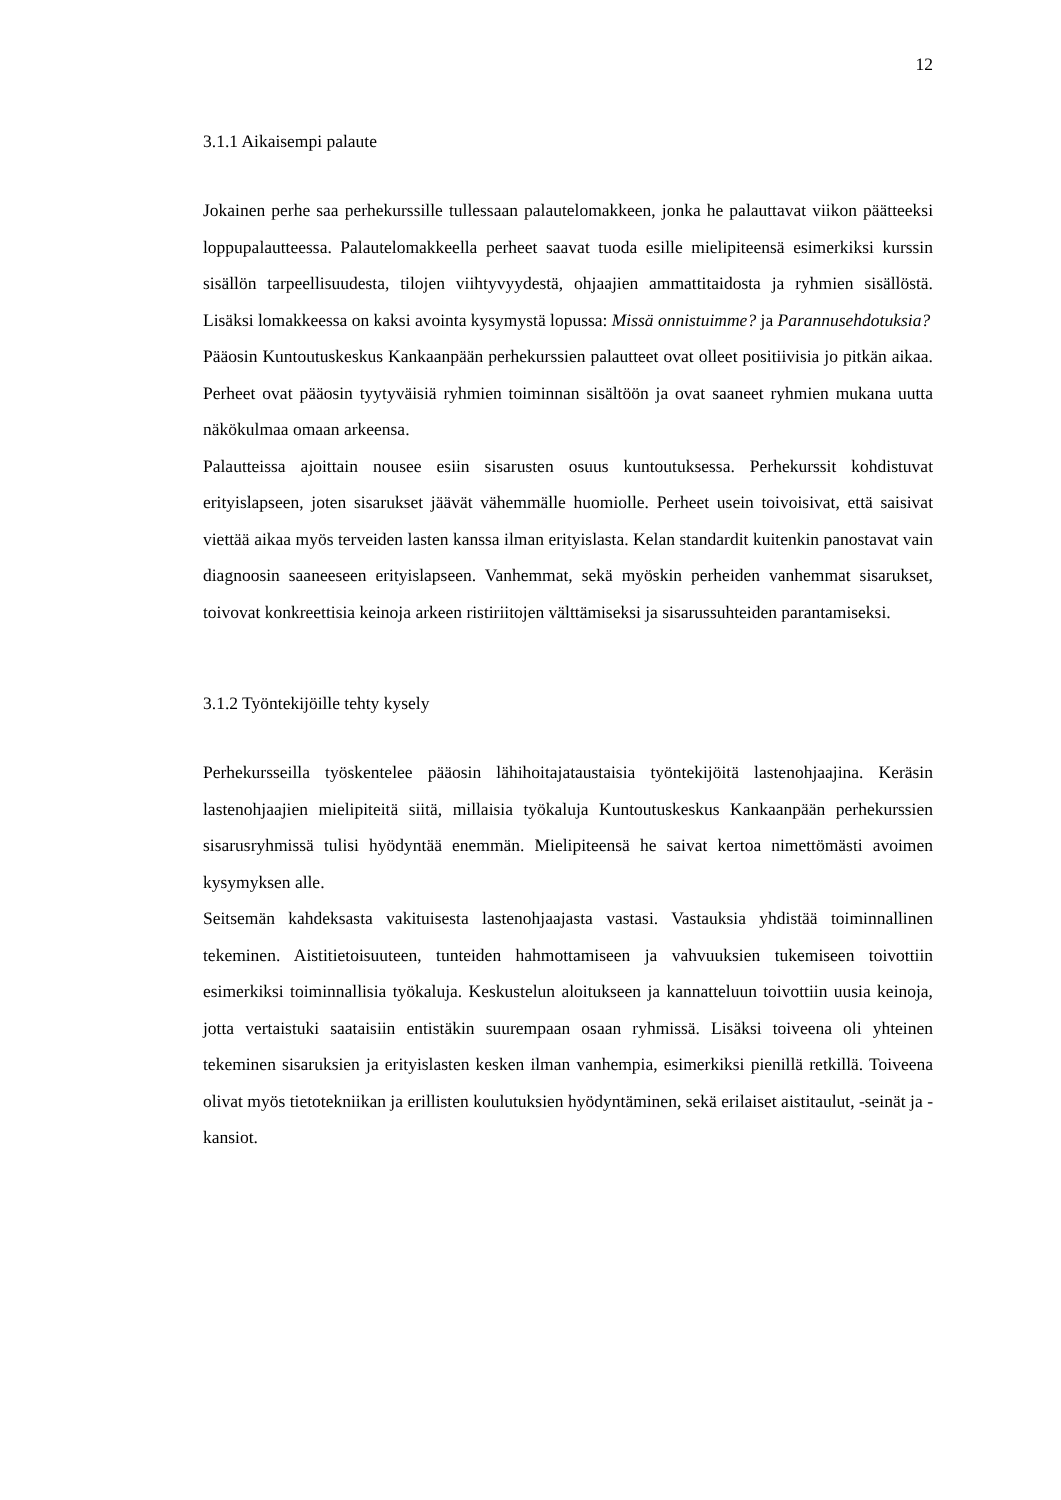12
3.1.1 Aikaisempi palaute
Jokainen perhe saa perhekurssille tullessaan palautelomakkeen, jonka he palauttavat viikon päätteeksi loppupalautteessa. Palautelomakkeella perheet saavat tuoda esille mielipiteensä esimerkiksi kurssin sisällön tarpeellisuudesta, tilojen viihtyvyydestä, ohjaajien ammattitaidosta ja ryhmien sisällöstä. Lisäksi lomakkeessa on kaksi avointa kysymystä lopussa: Missä onnistuimme? ja Parannusehdotuksia?
Pääosin Kuntoutuskeskus Kankaanpään perhekurssien palautteet ovat olleet positiivisia jo pitkän aikaa. Perheet ovat pääosin tyytyväisiä ryhmien toiminnan sisältöön ja ovat saaneet ryhmien mukana uutta näkökulmaa omaan arkeensa.
Palautteissa ajoittain nousee esiin sisarusten osuus kuntoutuksessa. Perhekurssit kohdistuvat erityislapseen, joten sisarukset jäävät vähemmälle huomiolle. Perheet usein toivoisivat, että saisivat viettää aikaa myös terveiden lasten kanssa ilman erityislasta. Kelan standardit kuitenkin panostavat vain diagnoosin saaneeseen erityislapseen. Vanhemmat, sekä myöskin perheiden vanhemmat sisarukset, toivovat konkreettisia keinoja arkeen ristiriitojen välttämiseksi ja sisarussuhteiden parantamiseksi.
3.1.2 Työntekijöille tehty kysely
Perhekursseilla työskentelee pääosin lähihoitajataustaisia työntekijöitä lastenohjaajina. Keräsin lastenohjaajien mielipiteitä siitä, millaisia työkaluja Kuntoutuskeskus Kankaanpään perhekurssien sisarusryhmissä tulisi hyödyntää enemmän. Mielipiteensä he saivat kertoa nimettömästi avoimen kysymyksen alle.
Seitsemän kahdeksasta vakituisesta lastenohjaajasta vastasi. Vastauksia yhdistää toiminnallinen tekeminen. Aistitietoisuuteen, tunteiden hahmottamiseen ja vahvuuksien tukemiseen toivottiin esimerkiksi toiminnallisia työkaluja. Keskustelun aloitukseen ja kannatteluun toivottiin uusia keinoja, jotta vertaistuki saataisiin entistäkin suurempaan osaan ryhmissä. Lisäksi toiveena oli yhteinen tekeminen sisaruksien ja erityislasten kesken ilman vanhempia, esimerkiksi pienillä retkillä. Toiveena olivat myös tietotekniikan ja erillisten koulutuksien hyödyntäminen, sekä erilaiset aistitaulut, -seinät ja -kansiot.